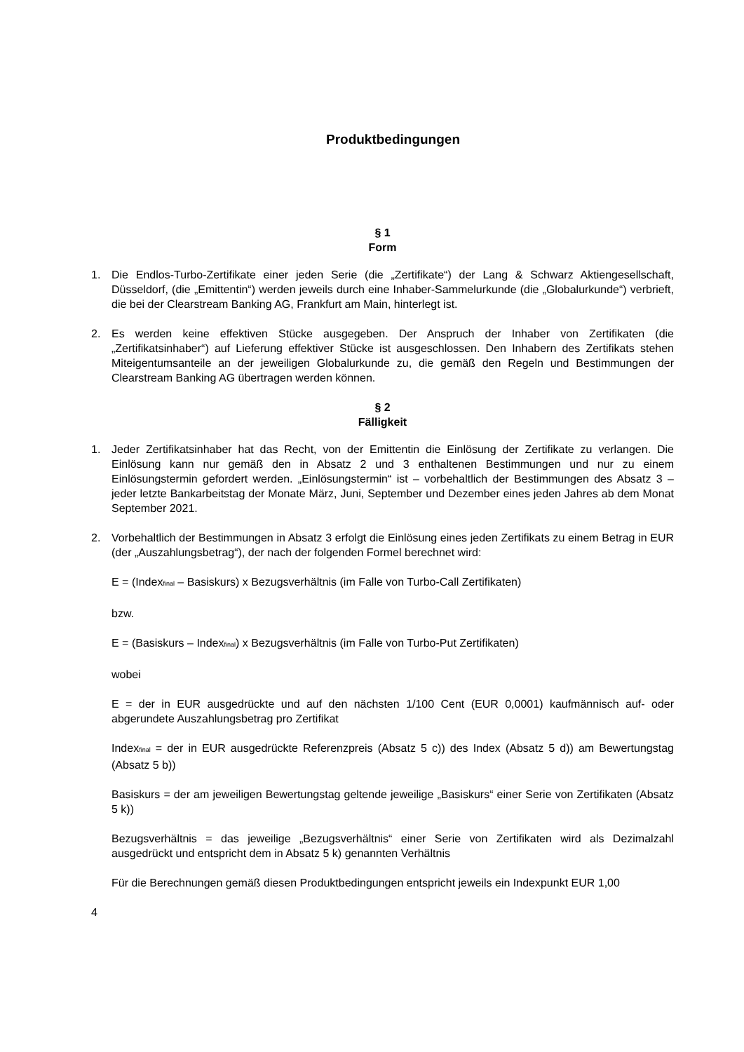Produktbedingungen
§ 1
Form
1. Die Endlos-Turbo-Zertifikate einer jeden Serie (die „Zertifikate“) der Lang & Schwarz Aktiengesellschaft, Düsseldorf, (die „Emittentin“) werden jeweils durch eine Inhaber-Sammelurkunde (die „Globalurkunde“) verbrieft, die bei der Clearstream Banking AG, Frankfurt am Main, hinterlegt ist.
2. Es werden keine effektiven Stücke ausgegeben. Der Anspruch der Inhaber von Zertifikaten (die „Zertifikatsinhaber“) auf Lieferung effektiver Stücke ist ausgeschlossen. Den Inhabern des Zertifikats stehen Miteigentumsanteile an der jeweiligen Globalurkunde zu, die gemäß den Regeln und Bestimmungen der Clearstream Banking AG übertragen werden können.
§ 2
Fälligkeit
1. Jeder Zertifikatsinhaber hat das Recht, von der Emittentin die Einlösung der Zertifikate zu verlangen. Die Einlösung kann nur gemäß den in Absatz 2 und 3 enthaltenen Bestimmungen und nur zu einem Einlösungstermin gefordert werden. „Einlösungstermin“ ist – vorbehaltlich der Bestimmungen des Absatz 3 – jeder letzte Bankarbeitstag der Monate März, Juni, September und Dezember eines jeden Jahres ab dem Monat September 2021.
2. Vorbehaltlich der Bestimmungen in Absatz 3 erfolgt die Einlösung eines jeden Zertifikats zu einem Betrag in EUR (der „Auszahlungsbetrag“), der nach der folgenden Formel berechnet wird:
E = (Index<sub>final</sub> – Basiskurs) x Bezugsverhältnis (im Falle von Turbo-Call Zertifikaten)
bzw.
E = (Basiskurs – Index<sub>final</sub>) x Bezugsverhältnis (im Falle von Turbo-Put Zertifikaten)
wobei
E = der in EUR ausgedrückte und auf den nächsten 1/100 Cent (EUR 0,0001) kaufmännisch auf- oder abgerundete Auszahlungsbetrag pro Zertifikat
Index<sub>final</sub> = der in EUR ausgedrückte Referenzpreis (Absatz 5 c)) des Index (Absatz 5 d)) am Bewertungstag (Absatz 5 b))
Basiskurs = der am jeweiligen Bewertungstag geltende jeweilige „Basiskurs“ einer Serie von Zertifikaten (Absatz 5 k))
Bezugsverhältnis = das jeweilige „Bezugsverhältnis“ einer Serie von Zertifikaten wird als Dezimalzahl ausgedrückt und entspricht dem in Absatz 5 k) genannten Verhältnis
Für die Berechnungen gemäß diesen Produktbedingungen entspricht jeweils ein Indexpunkt EUR 1,00
4